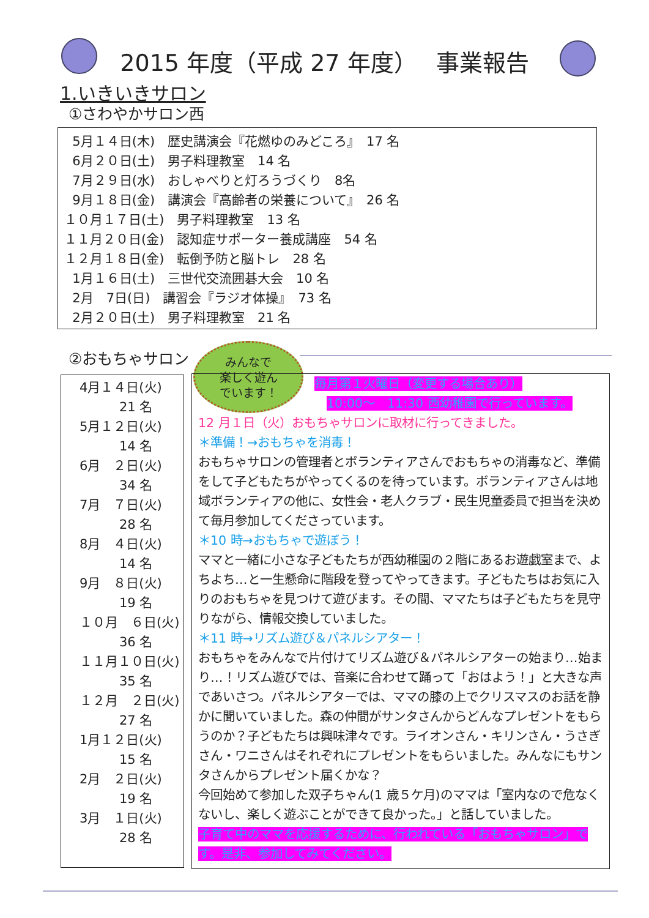2015 年度（平成 27 年度）　 事業報告
1.いきいきサロン
①さわやかサロン西
5月１４日(木)　歴史講演会『花燃ゆのみどころ』　17 名
6月２０日(土)　男子料理教室　14 名
7月２９日(水)　おしゃべりと灯ろうづくり　8名
9月１８日(金)　講演会『高齢者の栄養について』　26 名
１０月１７日(土)　男子料理教室　13 名
１１月２０日(金)　認知症サポーター養成講座　54 名
１２月１８日(金)　転倒予防と脳トレ　28 名
1月１６日(土)　三世代交流囲碁大会　10 名
2月　7日(日)　講習会『ラジオ体操』　73 名
2月２０日(土)　男子料理教室　21 名
②おもちゃサロン
みんなで
楽しく遊ん
でいます！
4月１４日(火)
21 名
5月１２日(火)
14 名
6月　２日(火)
34 名
7月　７日(火)
28 名
8月　４日(火)
14 名
9月　８日(火)
19 名
１０月　６日(火)
36 名
１１月１０日(火)
35 名
１２月　２日(火)
27 名
1月１２日(火)
15 名
2月　２日(火)
19 名
3月　１日(火)
28 名
毎月第１火曜日（変更する場合あり）
10:00～　11:30 西幼稚園で行っています。
12 月１日（火）おもちゃサロンに取材に行ってきました。
＊準備！→おもちゃを消毒！
おもちゃサロンの管理者とボランティアさんでおもちゃの消毒など、準備をして子どもたちがやってくるのを待っています。ボランティアさんは地域ボランティアの他に、女性会・老人クラブ・民生児童委員で担当を決めて毎月参加してくださっています。
＊10 時→おもちゃで遊ぼう！
ママと一緒に小さな子どもたちが西幼稚園の２階にあるお遊戯室まで、よちよち…と一生懸命に階段を登ってやってきます。子どもたちはお気に入りのおもちゃを見つけて遊びます。その間、ママたちは子どもたちを見守りながら、情報交換していました。
＊11 時→リズム遊び＆パネルシアター！
おもちゃをみんなで片付けてリズム遊び＆パネルシアターの始まり…始まり…！リズム遊びでは、音楽に合わせて踊って「おはよう！」と大きな声であいさつ。パネルシアターでは、ママの膝の上でクリスマスのお話を静かに聞いていました。森の仲間がサンタさんからどんなプレゼントをもらうのか？子どもたちは興味津々です。ライオンさん・キリンさん・うさぎさん・ワニさんはそれぞれにプレゼントをもらいました。みんなにもサンタさんからプレゼント届くかな？
今回始めて参加した双子ちゃん(1 歳５ケ月)のママは「室内なので危なくないし、楽しく遊ぶことができて良かった。」と話していました。
子育て中のママを応援するために、行われている「おもちゃサロン」です。是非、参加してみてください。